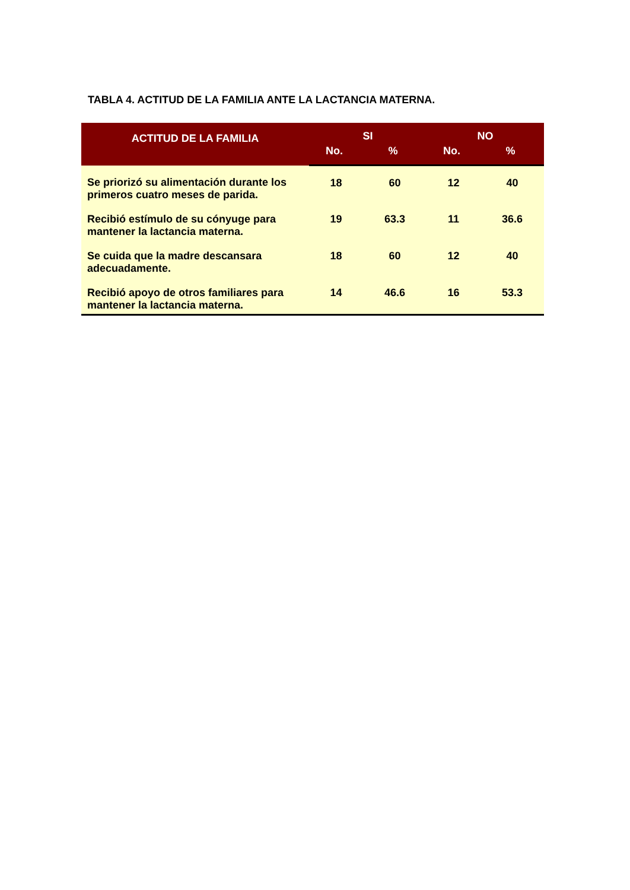TABLA 4. ACTITUD DE LA FAMILIA ANTE LA LACTANCIA MATERNA.
| ACTITUD DE LA FAMILIA | SI | | NO | |
| --- | --- | --- | --- | --- |
| | No. | % | No. | % |
| Se priorizó su alimentación durante los primeros cuatro meses de parida. | 18 | 60 | 12 | 40 |
| Recibió estímulo de su cónyuge para mantener la lactancia materna. | 19 | 63.3 | 11 | 36.6 |
| Se cuida que la madre descansara adecuadamente. | 18 | 60 | 12 | 40 |
| Recibió apoyo de otros familiares para mantener la lactancia materna. | 14 | 46.6 | 16 | 53.3 |